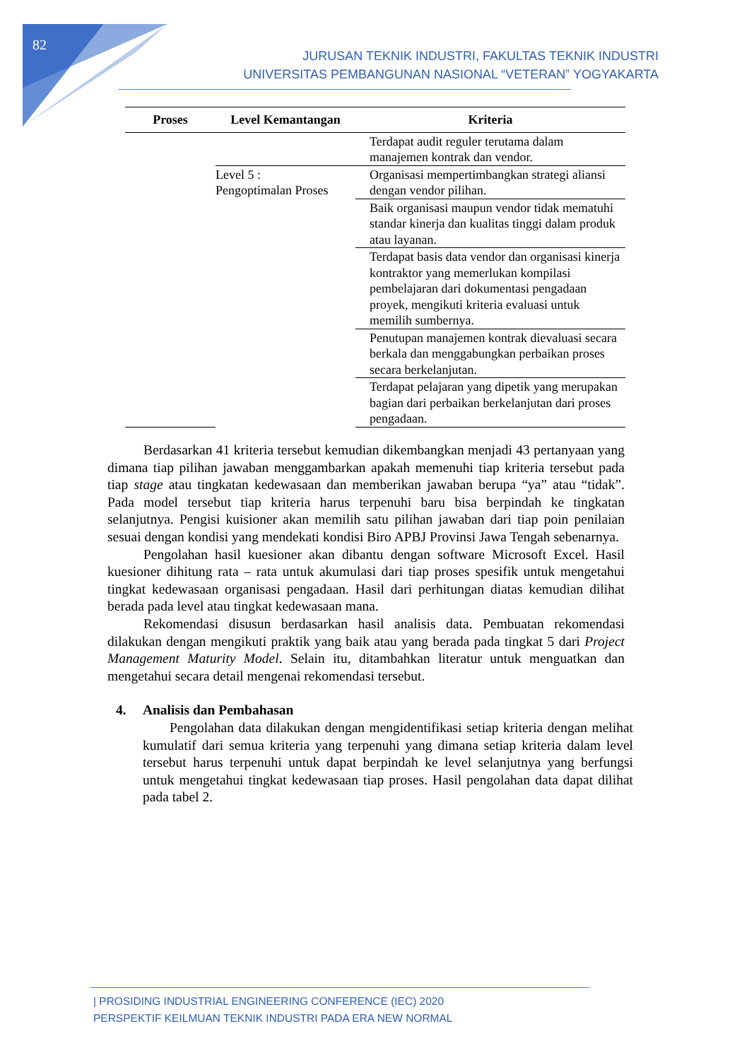82
JURUSAN TEKNIK INDUSTRI, FAKULTAS TEKNIK INDUSTRI
UNIVERSITAS PEMBANGUNAN NASIONAL “VETERAN” YOGYAKARTA
| Proses | Level Kemantangan | Kriteria |
| --- | --- | --- |
| | | Terdapat audit reguler terutama dalam manajemen kontrak dan vendor. |
| | Level 5 : Pengoptimalan Proses | Organisasi mempertimbangkan strategi aliansi dengan vendor pilihan. |
| | | Baik organisasi maupun vendor tidak mematuhi standar kinerja dan kualitas tinggi dalam produk atau layanan. |
| | | Terdapat basis data vendor dan organisasi kinerja kontraktor yang memerlukan kompilasi pembelajaran dari dokumentasi pengadaan proyek, mengikuti kriteria evaluasi untuk memilih sumbernya. |
| | | Penutupan manajemen kontrak dievaluasi secara berkala dan menggabungkan perbaikan proses secara berkelanjutan. |
| | | Terdapat pelajaran yang dipetik yang merupakan bagian dari perbaikan berkelanjutan dari proses pengadaan. |
Berdasarkan 41 kriteria tersebut kemudian dikembangkan menjadi 43 pertanyaan yang dimana tiap pilihan jawaban menggambarkan apakah memenuhi tiap kriteria tersebut pada tiap stage atau tingkatan kedewasaan dan memberikan jawaban berupa “ya” atau “tidak”. Pada model tersebut tiap kriteria harus terpenuhi baru bisa berpindah ke tingkatan selanjutnya. Pengisi kuisioner akan memilih satu pilihan jawaban dari tiap poin penilaian sesuai dengan kondisi yang mendekati kondisi Biro APBJ Provinsi Jawa Tengah sebenarnya.
Pengolahan hasil kuesioner akan dibantu dengan software Microsoft Excel. Hasil kuesioner dihitung rata – rata untuk akumulasi dari tiap proses spesifik untuk mengetahui tingkat kedewasaan organisasi pengadaan. Hasil dari perhitungan diatas kemudian dilihat berada pada level atau tingkat kedewasaan mana.
Rekomendasi disusun berdasarkan hasil analisis data. Pembuatan rekomendasi dilakukan dengan mengikuti praktik yang baik atau yang berada pada tingkat 5 dari Project Management Maturity Model. Selain itu, ditambahkan literatur untuk menguatkan dan mengetahui secara detail mengenai rekomendasi tersebut.
4. Analisis dan Pembahasan
Pengolahan data dilakukan dengan mengidentifikasi setiap kriteria dengan melihat kumulatif dari semua kriteria yang terpenuhi yang dimana setiap kriteria dalam level tersebut harus terpenuhi untuk dapat berpindah ke level selanjutnya yang berfungsi untuk mengetahui tingkat kedewasaan tiap proses. Hasil pengolahan data dapat dilihat pada tabel 2.
| PROSIDING INDUSTRIAL ENGINEERING CONFERENCE (IEC) 2020
PERSPEKTIF KEILMUAN TEKNIK INDUSTRI PADA ERA NEW NORMAL